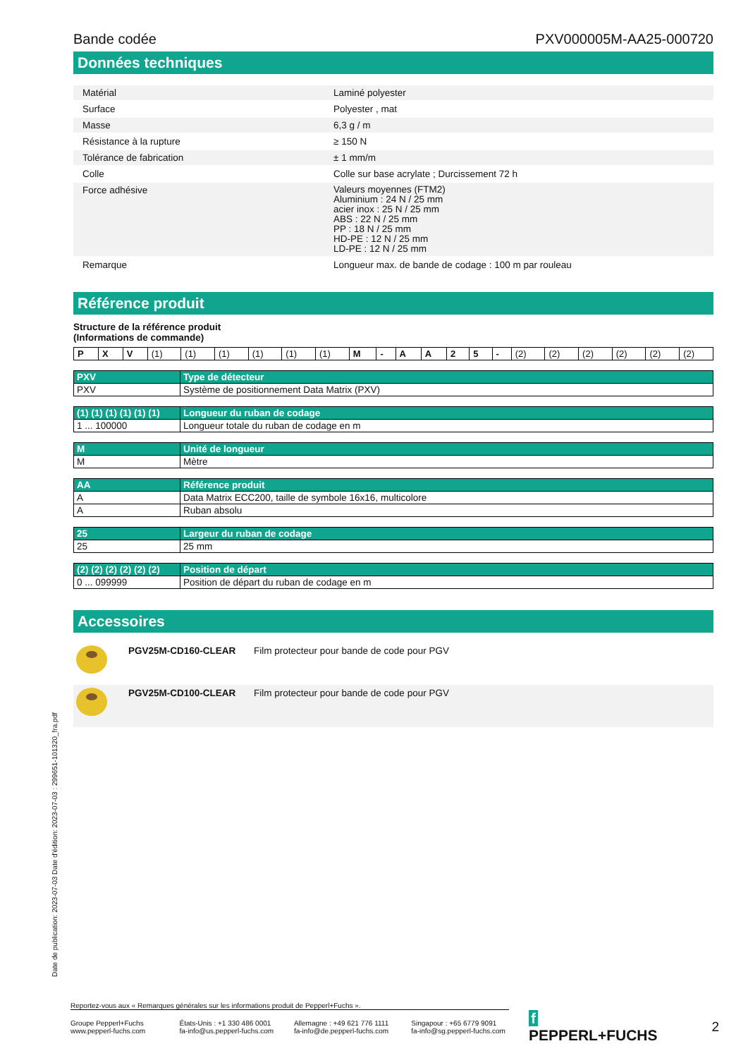Bande codée PXV000005M-AA25-000720
Données techniques
| Matérial | Laminé polyester |
| Surface | Polyester , mat |
| Masse | 6,3 g / m |
| Résistance à la rupture | ≥ 150 N |
| Tolérance de fabrication | ± 1 mm/m |
| Colle | Colle sur base acrylate ; Durcissement 72 h |
| Force adhésive | Valeurs moyennes (FTM2) Aluminium : 24 N / 25 mm acier inox : 25 N / 25 mm ABS : 22 N / 25 mm PP : 18 N / 25 mm HD-PE : 12 N / 25 mm LD-PE : 12 N / 25 mm |
| Remarque | Longueur max. de bande de codage : 100 m par rouleau |
Référence produit
Structure de la référence produit
(Informations de commande)
| P | X | V | (1) | (1) | (1) | (1) | (1) | (1) | M | - | A | A | 2 | 5 | - | (2) | (2) | (2) | (2) | (2) | (2) |
| PXV | Type de détecteur |
| --- | --- |
| PXV | Système de positionnement Data Matrix (PXV) |
| (1) (1) (1) (1) (1) (1) | Longueur du ruban de codage |
| --- | --- |
| 1 ... 100000 | Longueur totale du ruban de codage en m |
| M | Unité de longueur |
| --- | --- |
| M | Mètre |
| AA | Référence produit |
| --- | --- |
| A | Data Matrix ECC200, taille de symbole 16x16, multicolore |
| A | Ruban absolu |
| 25 | Largeur du ruban de codage |
| --- | --- |
| 25 | 25 mm |
| (2) (2) (2) (2) (2) (2) | Position de départ |
| --- | --- |
| 0 ... 099999 | Position de départ du ruban de codage en m |
Accessoires
| | PGV25M-CD160-CLEAR | Film protecteur pour bande de code pour PGV |
| | PGV25M-CD100-CLEAR | Film protecteur pour bande de code pour PGV |
Date de publication: 2023-07-03 Date d'édition: 2023-07-03 : 299651-101320_fra.pdf
Reportez-vous aux « Remarques générales sur les informations produit de Pepperl+Fuchs ».
Groupe Pepperl+Fuchs
www.pepperl-fuchs.com
États-Unis : +1 330 486 0001
fa-info@us.pepperl-fuchs.com
Allemagne : +49 621 776 1111
fa-info@de.pepperl-fuchs.com
Singapour : +65 6779 9091
fa-info@sg.pepperl-fuchs.com
f PEPPERL+FUCHS 2